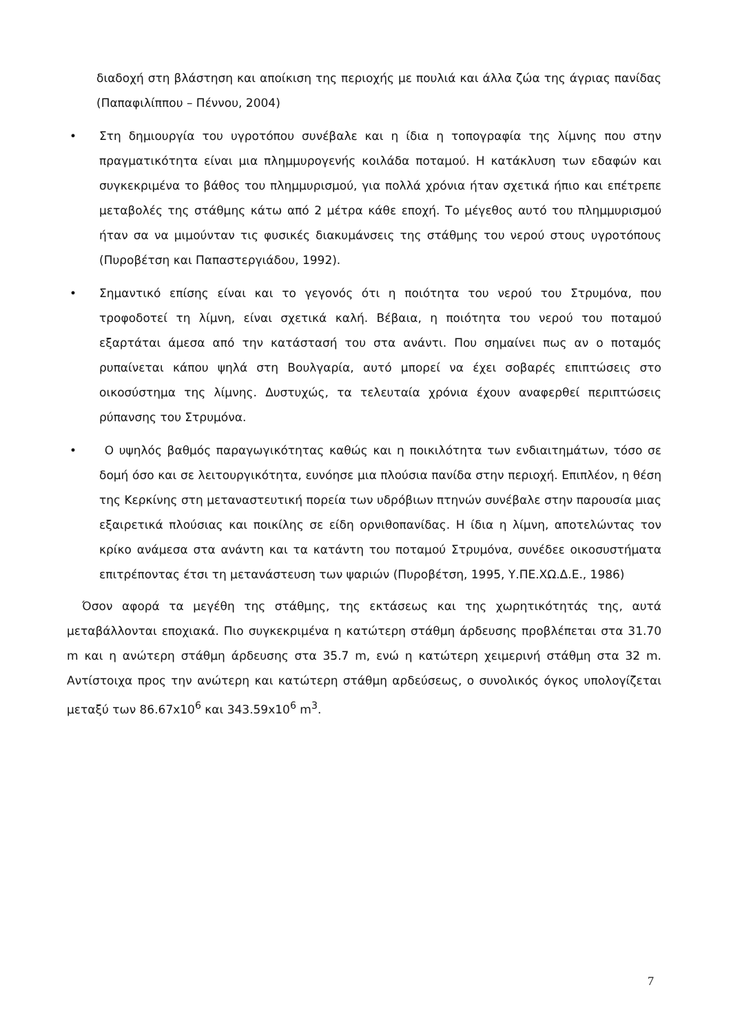διαδοχή στη βλάστηση και αποίκιση της περιοχής με πουλιά και άλλα ζώα της άγριας πανίδας (Παπαφιλίππου – Πέννου, 2004)
• Στη δημιουργία του υγροτόπου συνέβαλε και η ίδια η τοπογραφία της λίμνης που στην πραγματικότητα είναι μια πλημμυρογενής κοιλάδα ποταμού. Η κατάκλυση των εδαφών και συγκεκριμένα το βάθος του πλημμυρισμού, για πολλά χρόνια ήταν σχετικά ήπιο και επέτρεπε μεταβολές της στάθμης κάτω από 2 μέτρα κάθε εποχή. Το μέγεθος αυτό του πλημμυρισμού ήταν σα να μιμούνταν τις φυσικές διακυμάνσεις της στάθμης του νερού στους υγροτόπους (Πυροβέτση και Παπαστεργιάδου, 1992).
• Σημαντικό επίσης είναι και το γεγονός ότι η ποιότητα του νερού του Στρυμόνα, που τροφοδοτεί τη λίμνη, είναι σχετικά καλή. Βέβαια, η ποιότητα του νερού του ποταμού εξαρτάται άμεσα από την κατάστασή του στα ανάντι. Που σημαίνει πως αν ο ποταμός ρυπαίνεται κάπου ψηλά στη Βουλγαρία, αυτό μπορεί να έχει σοβαρές επιπτώσεις στο οικοσύστημα της λίμνης. Δυστυχώς, τα τελευταία χρόνια έχουν αναφερθεί περιπτώσεις ρύπανσης του Στρυμόνα.
• Ο υψηλός βαθμός παραγωγικότητας καθώς και η ποικιλότητα των ενδιαιτημάτων, τόσο σε δομή όσο και σε λειτουργικότητα, ευνόησε μια πλούσια πανίδα στην περιοχή. Επιπλέον, η θέση της Κερκίνης στη μεταναστευτική πορεία των υδρόβιων πτηνών συνέβαλε στην παρουσία μιας εξαιρετικά πλούσιας και ποικίλης σε είδη ορνιθοπανίδας. Η ίδια η λίμνη, αποτελώντας τον κρίκο ανάμεσα στα ανάντη και τα κατάντη του ποταμού Στρυμόνα, συνέδεε οικοσυστήματα επιτρέποντας έτσι τη μετανάστευση των ψαριών (Πυροβέτση, 1995, Υ.ΠΕ.ΧΩ.Δ.Ε., 1986)
Όσον αφορά τα μεγέθη της στάθμης, της εκτάσεως και της χωρητικότητάς της, αυτά μεταβάλλονται εποχιακά. Πιο συγκεκριμένα η κατώτερη στάθμη άρδευσης προβλέπεται στα 31.70 m και η ανώτερη στάθμη άρδευσης στα 35.7 m, ενώ η κατώτερη χειμερινή στάθμη στα 32 m. Αντίστοιχα προς την ανώτερη και κατώτερη στάθμη αρδεύσεως, ο συνολικός όγκος υπολογίζεται μεταξύ των 86.67x10<sup>6</sup> και 343.59x10<sup>6</sup> m<sup>3</sup>.
7